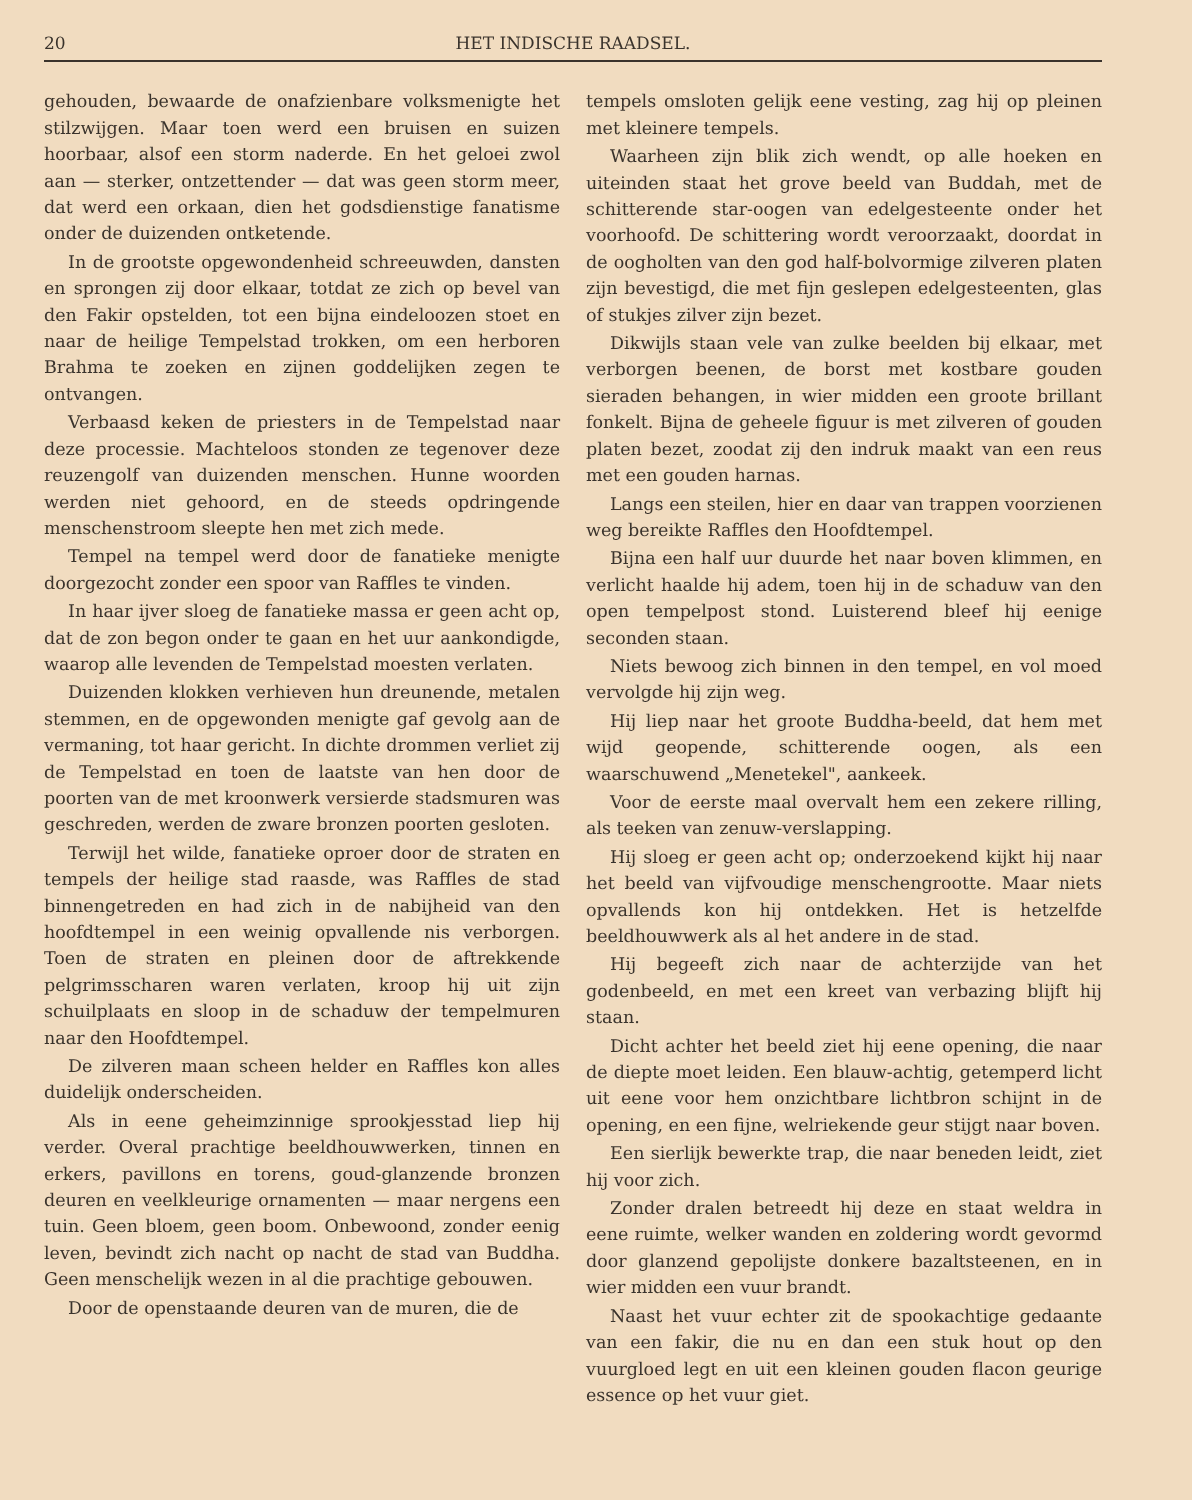20 HET INDISCHE RAADSEL.
gehouden, bewaarde de onafzienbare volksmenigte het stilzwijgen. Maar toen werd een bruisen en suizen hoorbaar, alsof een storm naderde. En het geloei zwol aan — sterker, ontzettender — dat was geen storm meer, dat werd een orkaan, dien het godsdienstige fanatisme onder de duizenden ontketende.
In de grootste opgewondenheid schreeuwden, dansten en sprongen zij door elkaar, totdat ze zich op bevel van den Fakir opstelden, tot een bijna eindeloozen stoet en naar de heilige Tempelstad trokken, om een herboren Brahma te zoeken en zijnen goddelijken zegen te ontvangen.
Verbaasd keken de priesters in de Tempelstad naar deze processie. Machteloos stonden ze tegenover deze reuzengolf van duizenden menschen. Hunne woorden werden niet gehoord, en de steeds opdringende menschenstroom sleepte hen met zich mede.
Tempel na tempel werd door de fanatieke menigte doorgezocht zonder een spoor van Raffles te vinden.
In haar ijver sloeg de fanatieke massa er geen acht op, dat de zon begon onder te gaan en het uur aankondigde, waarop alle levenden de Tempelstad moesten verlaten.
Duizenden klokken verhieven hun dreunende, metalen stemmen, en de opgewonden menigte gaf gevolg aan de vermaning, tot haar gericht. In dichte drommen verliet zij de Tempelstad en toen de laatste van hen door de poorten van de met kroonwerk versierde stadsmuren was geschreden, werden de zware bronzen poorten gesloten.
Terwijl het wilde, fanatieke oproer door de straten en tempels der heilige stad raasde, was Raffles de stad binnengetreden en had zich in de nabijheid van den hoofdtempel in een weinig opvallende nis verborgen. Toen de straten en pleinen door de aftrekkende pelgrimsscharen waren verlaten, kroop hij uit zijn schuilplaats en sloop in de schaduw der tempelmuren naar den Hoofdtempel.
De zilveren maan scheen helder en Raffles kon alles duidelijk onderscheiden.
Als in eene geheimzinnige sprookjesstad liep hij verder. Overal prachtige beeldhouwwerken, tinnen en erkers, pavillons en torens, goud-glanzende bronzen deuren en veelkleurige ornamenten — maar nergens een tuin. Geen bloem, geen boom. Onbewoond, zonder eenig leven, bevindt zich nacht op nacht de stad van Buddha. Geen menschelijk wezen in al die prachtige gebouwen.
Door de openstaande deuren van de muren, die de
tempels omsloten gelijk eene vesting, zag hij op pleinen met kleinere tempels.
Waarheen zijn blik zich wendt, op alle hoeken en uiteinden staat het grove beeld van Buddah, met de schitterende star-oogen van edelgesteente onder het voorhoofd. De schittering wordt veroorzaakt, doordat in de oogholten van den god half-bolvormige zilveren platen zijn bevestigd, die met fijn geslepen edelgesteenten, glas of stukjes zilver zijn bezet.
Dikwijls staan vele van zulke beelden bij elkaar, met verborgen beenen, de borst met kostbare gouden sieraden behangen, in wier midden een groote brillant fonkelt. Bijna de geheele figuur is met zilveren of gouden platen bezet, zoodat zij den indruk maakt van een reus met een gouden harnas.
Langs een steilen, hier en daar van trappen voorzienen weg bereikte Raffles den Hoofdtempel.
Bijna een half uur duurde het naar boven klimmen, en verlicht haalde hij adem, toen hij in de schaduw van den open tempelpost stond. Luisterend bleef hij eenige seconden staan.
Niets bewoog zich binnen in den tempel, en vol moed vervolgde hij zijn weg.
Hij liep naar het groote Buddha-beeld, dat hem met wijd geopende, schitterende oogen, als een waarschuwend „Menetekel", aankeek.
Voor de eerste maal overvalt hem een zekere rilling, als teeken van zenuw-verslapping.
Hij sloeg er geen acht op; onderzoekend kijkt hij naar het beeld van vijfvoudige menschengrootte. Maar niets opvallends kon hij ontdekken. Het is hetzelfde beeldhouwwerk als al het andere in de stad.
Hij begeeft zich naar de achterzijde van het godenbeeld, en met een kreet van verbazing blijft hij staan.
Dicht achter het beeld ziet hij eene opening, die naar de diepte moet leiden. Een blauw-achtig, getemperd licht uit eene voor hem onzichtbare lichtbron schijnt in de opening, en een fijne, welriekende geur stijgt naar boven.
Een sierlijk bewerkte trap, die naar beneden leidt, ziet hij voor zich.
Zonder dralen betreedt hij deze en staat weldra in eene ruimte, welker wanden en zoldering wordt gevormd door glanzend gepolijste donkere bazaltsteenen, en in wier midden een vuur brandt.
Naast het vuur echter zit de spookachtige gedaante van een fakir, die nu en dan een stuk hout op den vuurgloed legt en uit een kleinen gouden flacon geurige essence op het vuur giet.